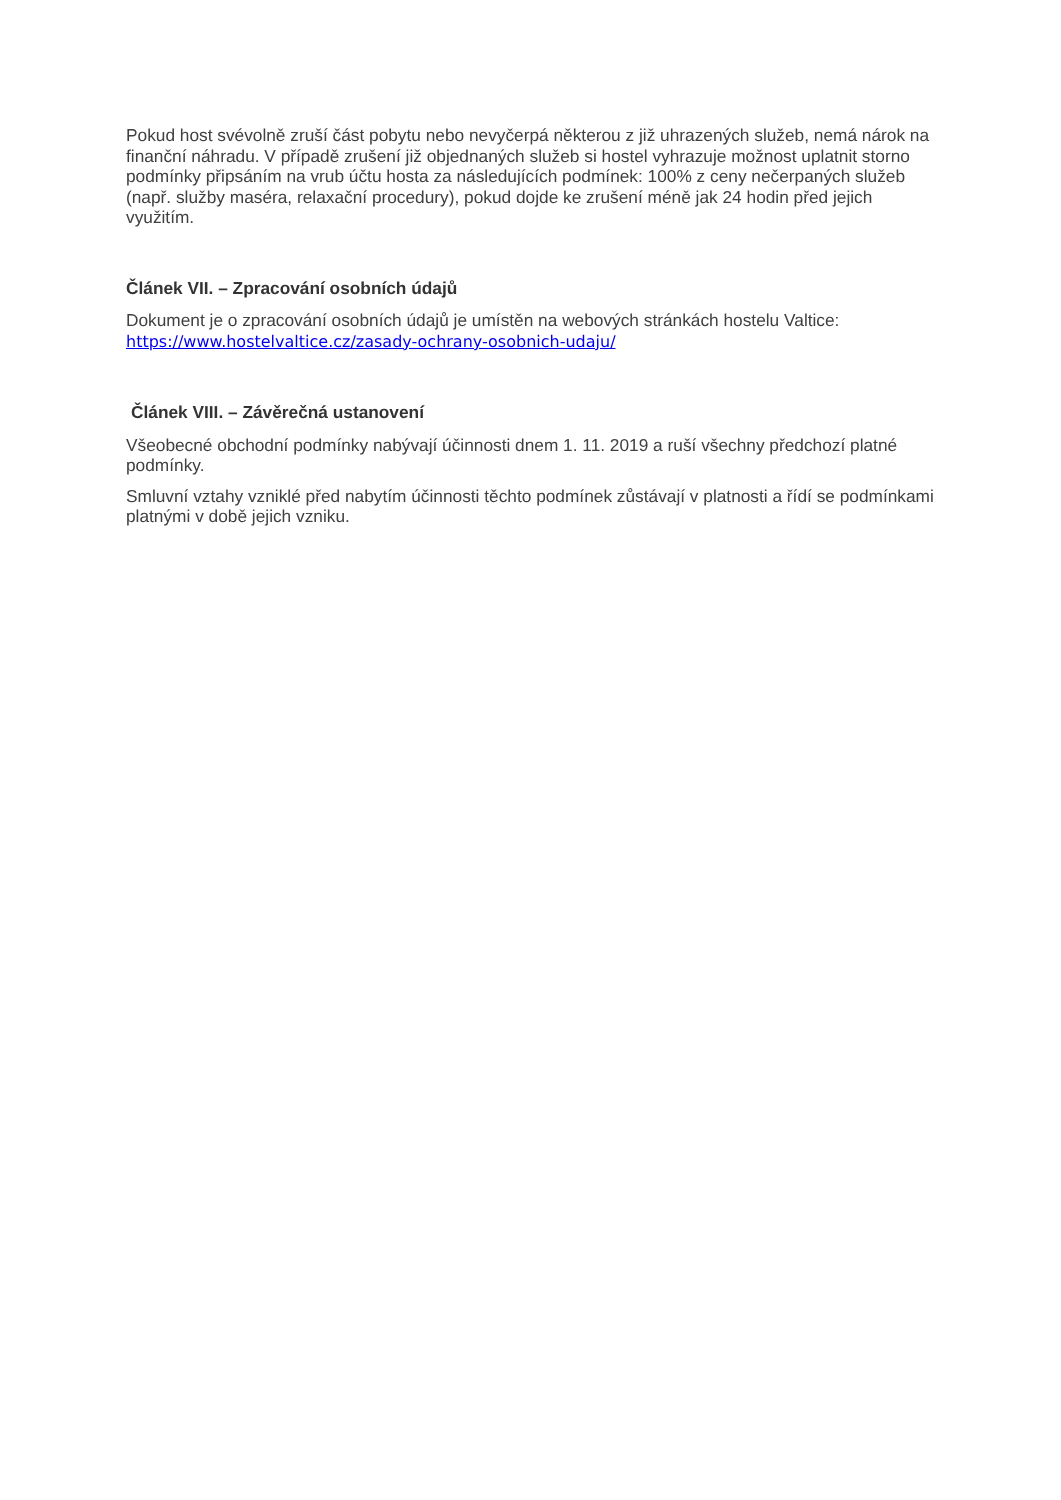Pokud host svévolně zruší část pobytu nebo nevyčerpá některou z již uhrazených služeb, nemá nárok na finanční náhradu. V případě zrušení již objednaných služeb si hostel vyhrazuje možnost uplatnit storno podmínky připsáním na vrub účtu hosta za následujících podmínek: 100% z ceny nečerpaných služeb (např. služby maséra, relaxační procedury), pokud dojde ke zrušení méně jak 24 hodin před jejich využitím.
Článek VII. – Zpracování osobních údajů
Dokument je o zpracování osobních údajů je umístěn na webových stránkách hostelu Valtice: https://www.hostelvaltice.cz/zasady-ochrany-osobnich-udaju/
Článek VIII. – Závěrečná ustanovení
Všeobecné obchodní podmínky nabývají účinnosti dnem 1. 11. 2019 a ruší všechny předchozí platné podmínky.
Smluvní vztahy vzniklé před nabytím účinnosti těchto podmínek zůstávají v platnosti a řídí se podmínkami platnými v době jejich vzniku.